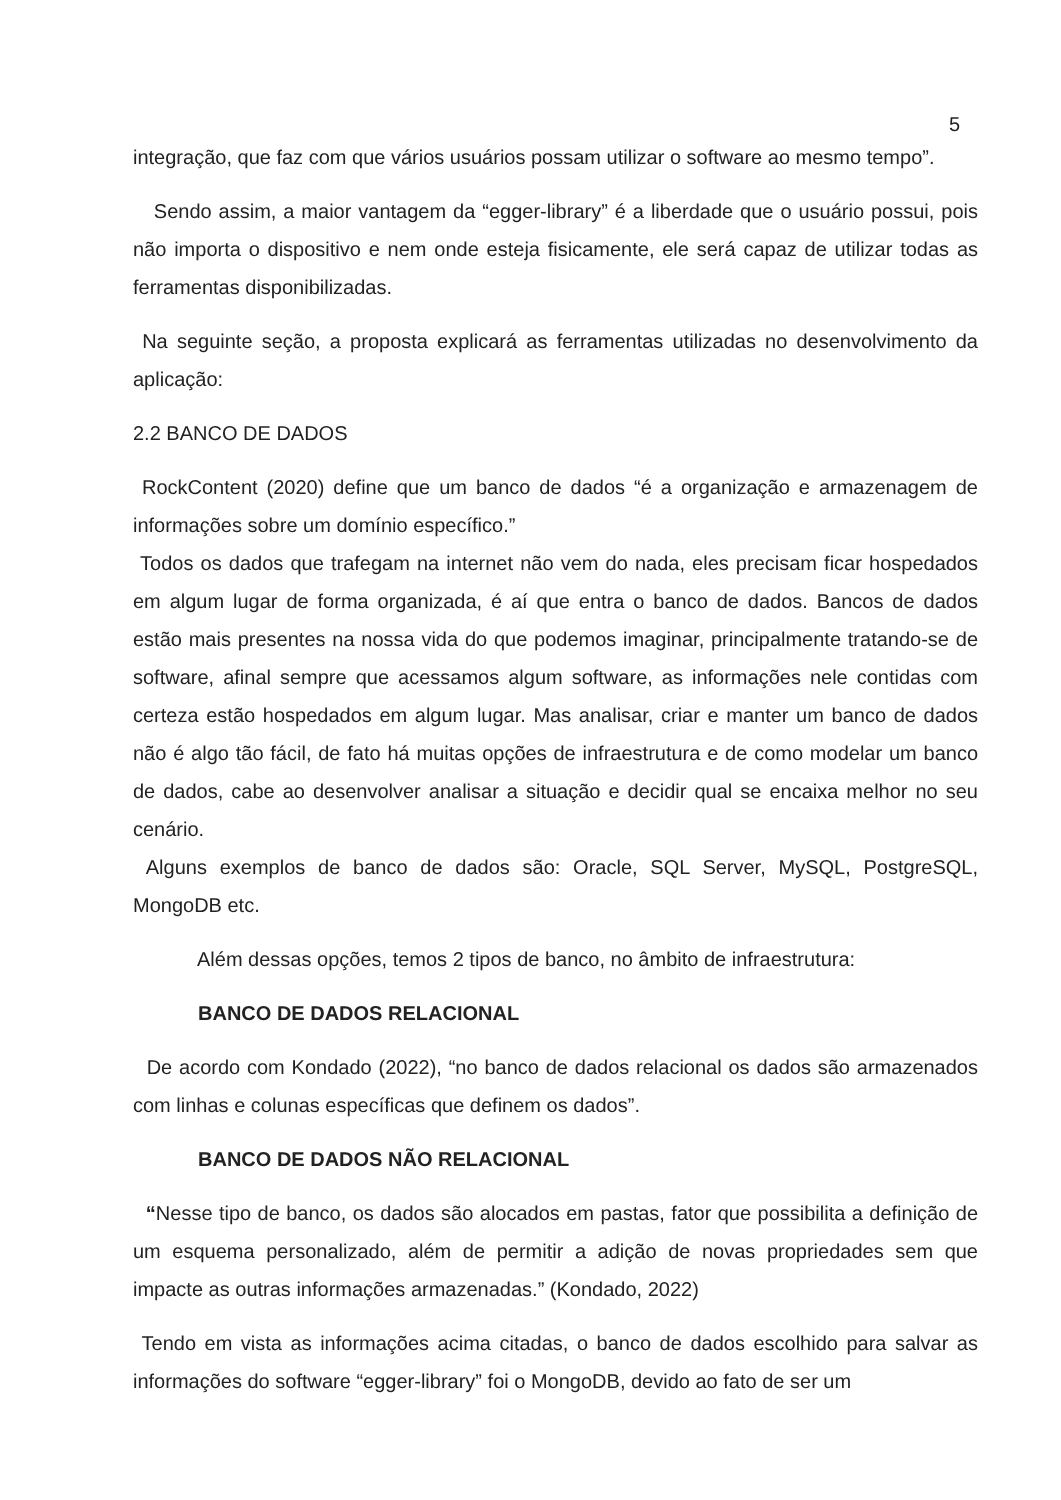5
integração, que faz com que vários usuários possam utilizar o software ao mesmo tempo”.
Sendo assim, a maior vantagem da “egger-library” é a liberdade que o usuário possui, pois não importa o dispositivo e nem onde esteja fisicamente, ele será capaz de utilizar todas as ferramentas disponibilizadas.
Na seguinte seção, a proposta explicará as ferramentas utilizadas no desenvolvimento da aplicação:
2.2 BANCO DE DADOS
RockContent (2020) define que um banco de dados “é a organização e armazenagem de informações sobre um domínio específico.”
Todos os dados que trafegam na internet não vem do nada, eles precisam ficar hospedados em algum lugar de forma organizada, é aí que entra o banco de dados. Bancos de dados estão mais presentes na nossa vida do que podemos imaginar, principalmente tratando-se de software, afinal sempre que acessamos algum software, as informações nele contidas com certeza estão hospedados em algum lugar. Mas analisar, criar e manter um banco de dados não é algo tão fácil, de fato há muitas opções de infraestrutura e de como modelar um banco de dados, cabe ao desenvolver analisar a situação e decidir qual se encaixa melhor no seu cenário.
Alguns exemplos de banco de dados são: Oracle, SQL Server, MySQL, PostgreSQL, MongoDB etc.
Além dessas opções, temos 2 tipos de banco, no âmbito de infraestrutura:
BANCO DE DADOS RELACIONAL
De acordo com Kondado (2022), “no banco de dados relacional os dados são armazenados com linhas e colunas específicas que definem os dados”.
BANCO DE DADOS NÃO RELACIONAL
“Nesse tipo de banco, os dados são alocados em pastas, fator que possibilita a definição de um esquema personalizado, além de permitir a adição de novas propriedades sem que impacte as outras informações armazenadas.” (Kondado, 2022)
Tendo em vista as informações acima citadas, o banco de dados escolhido para salvar as informações do software “egger-library” foi o MongoDB, devido ao fato de ser um